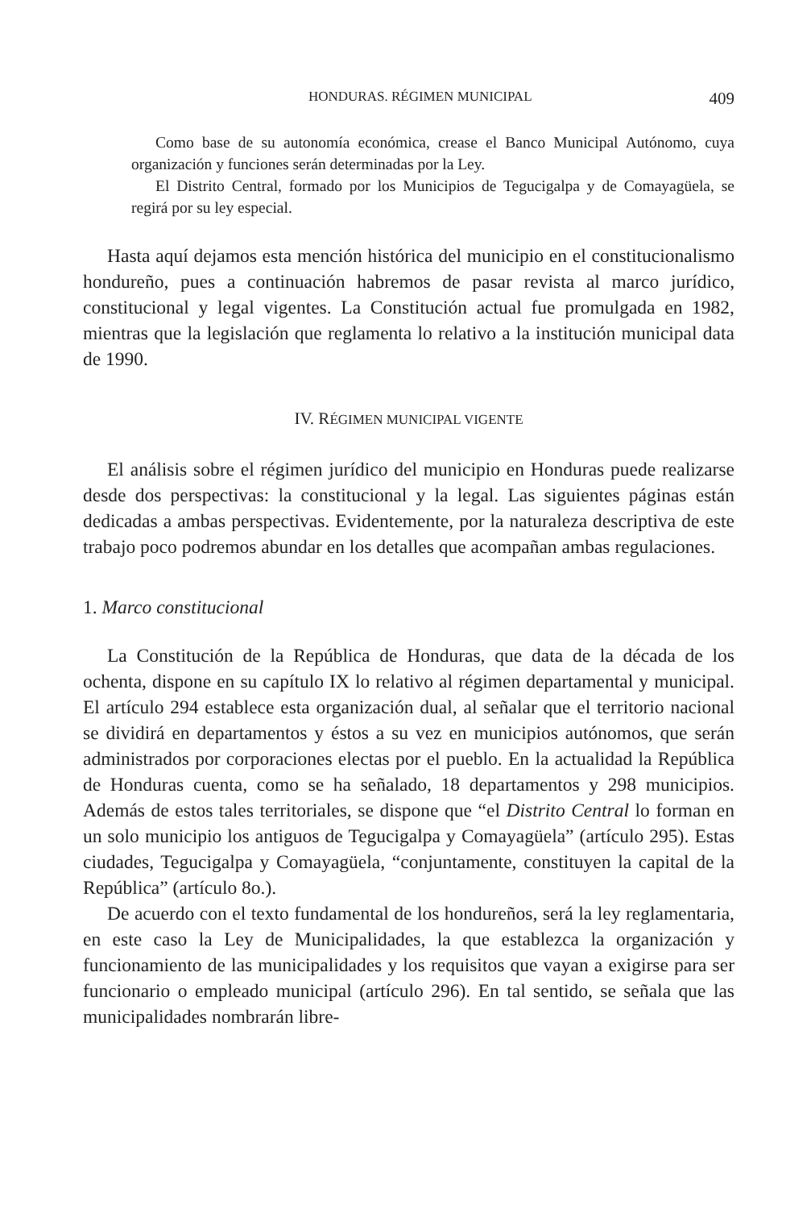HONDURAS. RÉGIMEN MUNICIPAL 409
Como base de su autonomía económica, crease el Banco Municipal Autónomo, cuya organización y funciones serán determinadas por la Ley.
El Distrito Central, formado por los Municipios de Tegucigalpa y de Comayagüela, se regirá por su ley especial.
Hasta aquí dejamos esta mención histórica del municipio en el constitucionalismo hondureño, pues a continuación habremos de pasar revista al marco jurídico, constitucional y legal vigentes. La Constitución actual fue promulgada en 1982, mientras que la legislación que reglamenta lo relativo a la institución municipal data de 1990.
IV. RÉGIMEN MUNICIPAL VIGENTE
El análisis sobre el régimen jurídico del municipio en Honduras puede realizarse desde dos perspectivas: la constitucional y la legal. Las siguientes páginas están dedicadas a ambas perspectivas. Evidentemente, por la naturaleza descriptiva de este trabajo poco podremos abundar en los detalles que acompañan ambas regulaciones.
1. Marco constitucional
La Constitución de la República de Honduras, que data de la década de los ochenta, dispone en su capítulo IX lo relativo al régimen departamental y municipal. El artículo 294 establece esta organización dual, al señalar que el territorio nacional se dividirá en departamentos y éstos a su vez en municipios autónomos, que serán administrados por corporaciones electas por el pueblo. En la actualidad la República de Honduras cuenta, como se ha señalado, 18 departamentos y 298 municipios. Además de estos tales territoriales, se dispone que “el Distrito Central lo forman en un solo municipio los antiguos de Tegucigalpa y Comayagüela” (artículo 295). Estas ciudades, Tegucigalpa y Comayagüela, “conjuntamente, constituyen la capital de la República” (artículo 8o.).
De acuerdo con el texto fundamental de los hondureños, será la ley reglamentaria, en este caso la Ley de Municipalidades, la que establezca la organización y funcionamiento de las municipalidades y los requisitos que vayan a exigirse para ser funcionario o empleado municipal (artículo 296). En tal sentido, se señala que las municipalidades nombrarán libre-